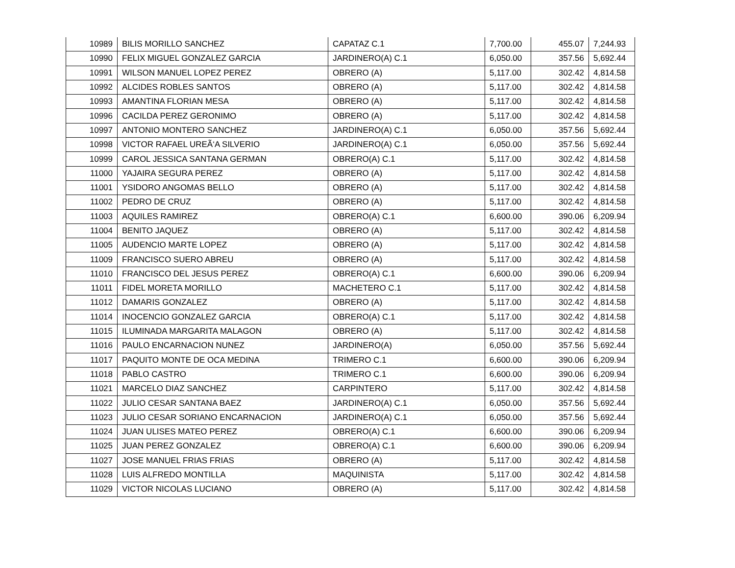| 10989 | BILIS MORILLO SANCHEZ | CAPATAZ C.1 | 7,700.00 | 455.07 | 7,244.93 |
| 10990 | FELIX MIGUEL GONZALEZ GARCIA | JARDINERO(A) C.1 | 6,050.00 | 357.56 | 5,692.44 |
| 10991 | WILSON MANUEL LOPEZ PEREZ | OBRERO (A) | 5,117.00 | 302.42 | 4,814.58 |
| 10992 | ALCIDES ROBLES SANTOS | OBRERO (A) | 5,117.00 | 302.42 | 4,814.58 |
| 10993 | AMANTINA FLORIAN MESA | OBRERO (A) | 5,117.00 | 302.42 | 4,814.58 |
| 10996 | CACILDA PEREZ GERONIMO | OBRERO (A) | 5,117.00 | 302.42 | 4,814.58 |
| 10997 | ANTONIO MONTERO SANCHEZ | JARDINERO(A) C.1 | 6,050.00 | 357.56 | 5,692.44 |
| 10998 | VICTOR RAFAEL UREÃ‘A SILVERIO | JARDINERO(A) C.1 | 6,050.00 | 357.56 | 5,692.44 |
| 10999 | CAROL JESSICA SANTANA GERMAN | OBRERO(A) C.1 | 5,117.00 | 302.42 | 4,814.58 |
| 11000 | YAJAIRA SEGURA PEREZ | OBRERO (A) | 5,117.00 | 302.42 | 4,814.58 |
| 11001 | YSIDORO ANGOMAS BELLO | OBRERO (A) | 5,117.00 | 302.42 | 4,814.58 |
| 11002 | PEDRO DE CRUZ | OBRERO (A) | 5,117.00 | 302.42 | 4,814.58 |
| 11003 | AQUILES RAMIREZ | OBRERO(A) C.1 | 6,600.00 | 390.06 | 6,209.94 |
| 11004 | BENITO JAQUEZ | OBRERO (A) | 5,117.00 | 302.42 | 4,814.58 |
| 11005 | AUDENCIO MARTE LOPEZ | OBRERO (A) | 5,117.00 | 302.42 | 4,814.58 |
| 11009 | FRANCISCO SUERO ABREU | OBRERO (A) | 5,117.00 | 302.42 | 4,814.58 |
| 11010 | FRANCISCO DEL JESUS PEREZ | OBRERO(A) C.1 | 6,600.00 | 390.06 | 6,209.94 |
| 11011 | FIDEL MORETA MORILLO | MACHETERO C.1 | 5,117.00 | 302.42 | 4,814.58 |
| 11012 | DAMARIS GONZALEZ | OBRERO (A) | 5,117.00 | 302.42 | 4,814.58 |
| 11014 | INOCENCIO GONZALEZ GARCIA | OBRERO(A) C.1 | 5,117.00 | 302.42 | 4,814.58 |
| 11015 | ILUMINADA MARGARITA MALAGON | OBRERO (A) | 5,117.00 | 302.42 | 4,814.58 |
| 11016 | PAULO ENCARNACION NUNEZ | JARDINERO(A) | 6,050.00 | 357.56 | 5,692.44 |
| 11017 | PAQUITO MONTE DE OCA MEDINA | TRIMERO C.1 | 6,600.00 | 390.06 | 6,209.94 |
| 11018 | PABLO CASTRO | TRIMERO C.1 | 6,600.00 | 390.06 | 6,209.94 |
| 11021 | MARCELO DIAZ SANCHEZ | CARPINTERO | 5,117.00 | 302.42 | 4,814.58 |
| 11022 | JULIO CESAR SANTANA BAEZ | JARDINERO(A) C.1 | 6,050.00 | 357.56 | 5,692.44 |
| 11023 | JULIO CESAR SORIANO ENCARNACION | JARDINERO(A) C.1 | 6,050.00 | 357.56 | 5,692.44 |
| 11024 | JUAN ULISES MATEO PEREZ | OBRERO(A) C.1 | 6,600.00 | 390.06 | 6,209.94 |
| 11025 | JUAN PEREZ GONZALEZ | OBRERO(A) C.1 | 6,600.00 | 390.06 | 6,209.94 |
| 11027 | JOSE MANUEL FRIAS FRIAS | OBRERO (A) | 5,117.00 | 302.42 | 4,814.58 |
| 11028 | LUIS ALFREDO MONTILLA | MAQUINISTA | 5,117.00 | 302.42 | 4,814.58 |
| 11029 | VICTOR NICOLAS LUCIANO | OBRERO (A) | 5,117.00 | 302.42 | 4,814.58 |